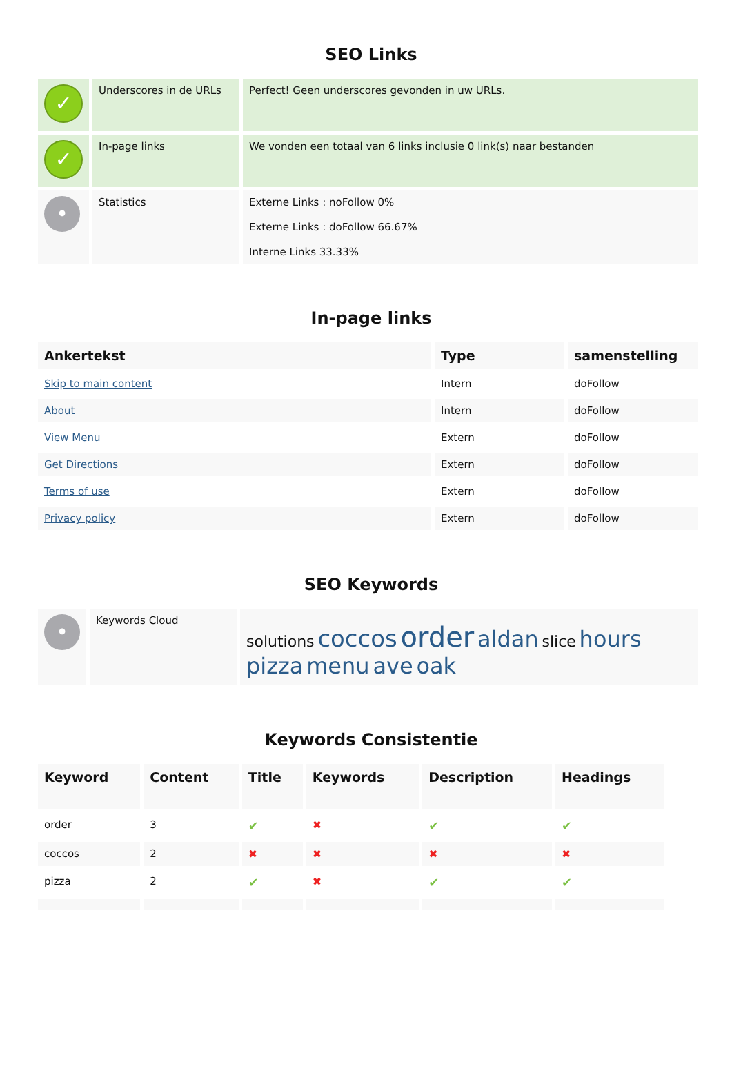SEO Links
| ✓ | Underscores in de URLs | Perfect! Geen underscores gevonden in uw URLs. |
| ✓ | In-page links | We vonden een totaal van 6 links inclusie 0 link(s) naar bestanden |
| • | Statistics | Externe Links : noFollow 0% Externe Links : doFollow 66.67% Interne Links 33.33% |
In-page links
| Ankertekst | Type | samenstelling |
| --- | --- | --- |
| Skip to main content | Intern | doFollow |
| About | Intern | doFollow |
| View Menu | Extern | doFollow |
| Get Directions | Extern | doFollow |
| Terms of use | Extern | doFollow |
| Privacy policy | Extern | doFollow |
SEO Keywords
| • | Keywords Cloud | solutions coccos order aldan slice hours pizza menu ave oak |
Keywords Consistentie
| Keyword | Content | Title | Keywords | Description | Headings |
| --- | --- | --- | --- | --- | --- |
| order | 3 | ✔ | ✖ | ✔ | ✔ |
| coccos | 2 | ✖ | ✖ | ✖ | ✖ |
| pizza | 2 | ✔ | ✖ | ✔ | ✔ |